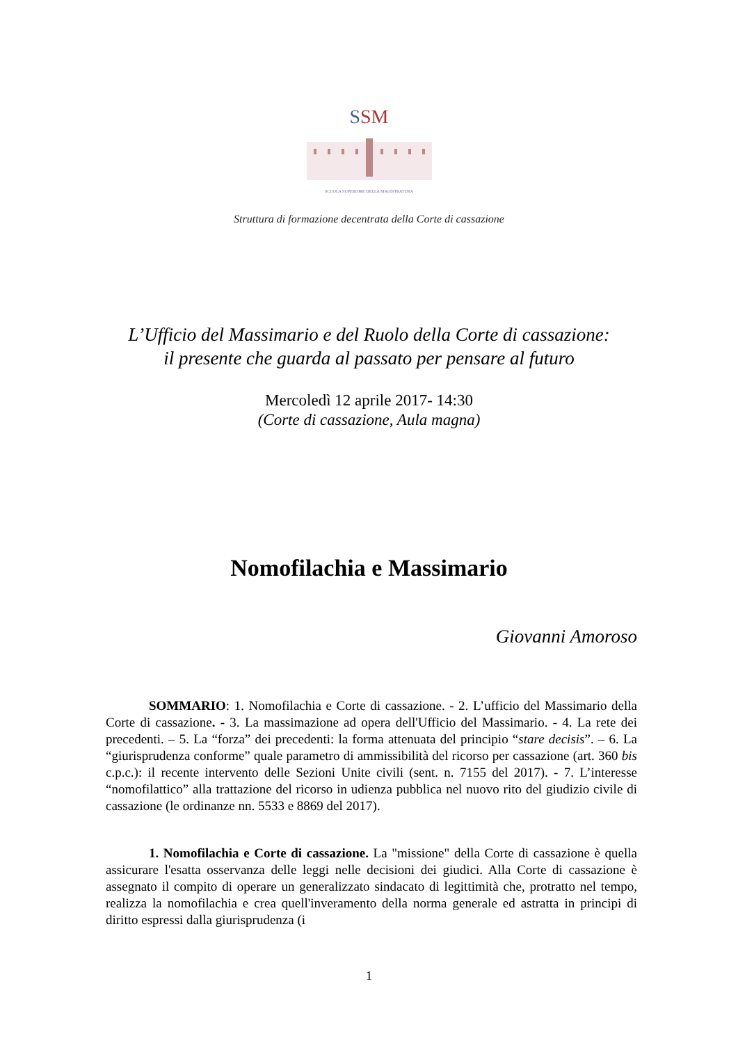SSM
SCUOLA SUPERIORE DELLA MAGISTRATURA
Struttura di formazione decentrata della Corte di cassazione
L’Ufficio del Massimario e del Ruolo della Corte di cassazione:
il presente che guarda al passato per pensare al futuro
Mercoledì 12 aprile 2017- 14:30
(Corte di cassazione, Aula magna)
Nomofilachia e Massimario
Giovanni Amoroso
SOMMARIO: 1. Nomofilachia e Corte di cassazione. - 2. L’ufficio del Massimario della Corte di cassazione. - 3. La massimazione ad opera dell'Ufficio del Massimario. - 4. La rete dei precedenti. – 5. La “forza” dei precedenti: la forma attenuata del principio “stare decisis”. – 6. La “giurisprudenza conforme” quale parametro di ammissibilità del ricorso per cassazione (art. 360 bis c.p.c.): il recente intervento delle Sezioni Unite civili (sent. n. 7155 del 2017). - 7. L’interesse “nomofilattico” alla trattazione del ricorso in udienza pubblica nel nuovo rito del giudizio civile di cassazione (le ordinanze nn. 5533 e 8869 del 2017).
1. Nomofilachia e Corte di cassazione. La "missione" della Corte di cassazione è quella assicurare l'esatta osservanza delle leggi nelle decisioni dei giudici. Alla Corte di cassazione è assegnato il compito di operare un generalizzato sindacato di legittimità che, protratto nel tempo, realizza la nomofilachia e crea quell'inveramento della norma generale ed astratta in principi di diritto espressi dalla giurisprudenza (i
1